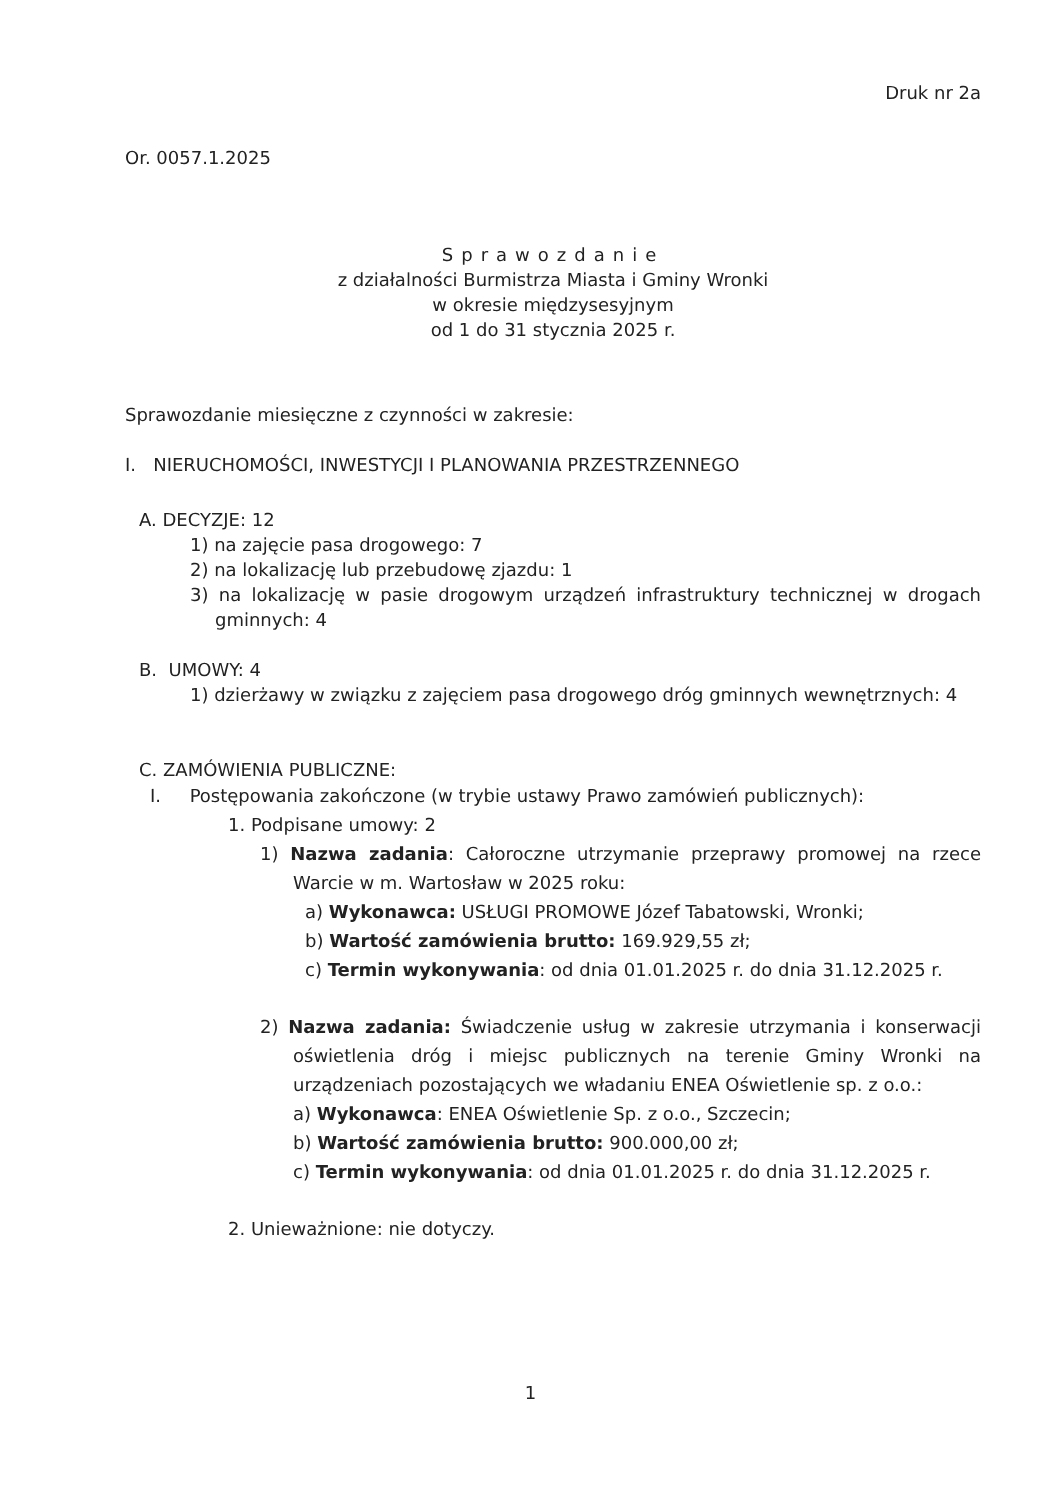Druk nr 2a
Or. 0057.1.2025
Sprawozdanie
z działalności Burmistrza Miasta i Gminy Wronki
w okresie międzysesyjnym
od 1 do 31 stycznia 2025 r.
Sprawozdanie miesięczne z czynności w zakresie:
I. NIERUCHOMOŚCI, INWESTYCJI I PLANOWANIA PRZESTRZENNEGO
A. DECYZJE: 12
1) na zajęcie pasa drogowego: 7
2) na lokalizację lub przebudowę zjazdu: 1
3) na lokalizację w pasie drogowym urządzeń infrastruktury technicznej w drogach gminnych: 4
B. UMOWY: 4
1) dzierżawy w związku z zajęciem pasa drogowego dróg gminnych wewnętrznych: 4
C. ZAMÓWIENIA PUBLICZNE:
I. Postępowania zakończone (w trybie ustawy Prawo zamówień publicznych):
1. Podpisane umowy: 2
1) Nazwa zadania: Całoroczne utrzymanie przeprawy promowej na rzece Warcie w m. Wartosław w 2025 roku:
a) Wykonawca: USŁUGI PROMOWE Józef Tabatowski, Wronki;
b) Wartość zamówienia brutto: 169.929,55 zł;
c) Termin wykonywania: od dnia 01.01.2025 r. do dnia 31.12.2025 r.
2) Nazwa zadania: Świadczenie usług w zakresie utrzymania i konserwacji oświetlenia dróg i miejsc publicznych na terenie Gminy Wronki na urządzeniach pozostających we władaniu ENEA Oświetlenie sp. z o.o.:
a) Wykonawca: ENEA Oświetlenie Sp. z o.o., Szczecin;
b) Wartość zamówienia brutto: 900.000,00 zł;
c) Termin wykonywania: od dnia 01.01.2025 r. do dnia 31.12.2025 r.
2. Unieważnione: nie dotyczy.
1